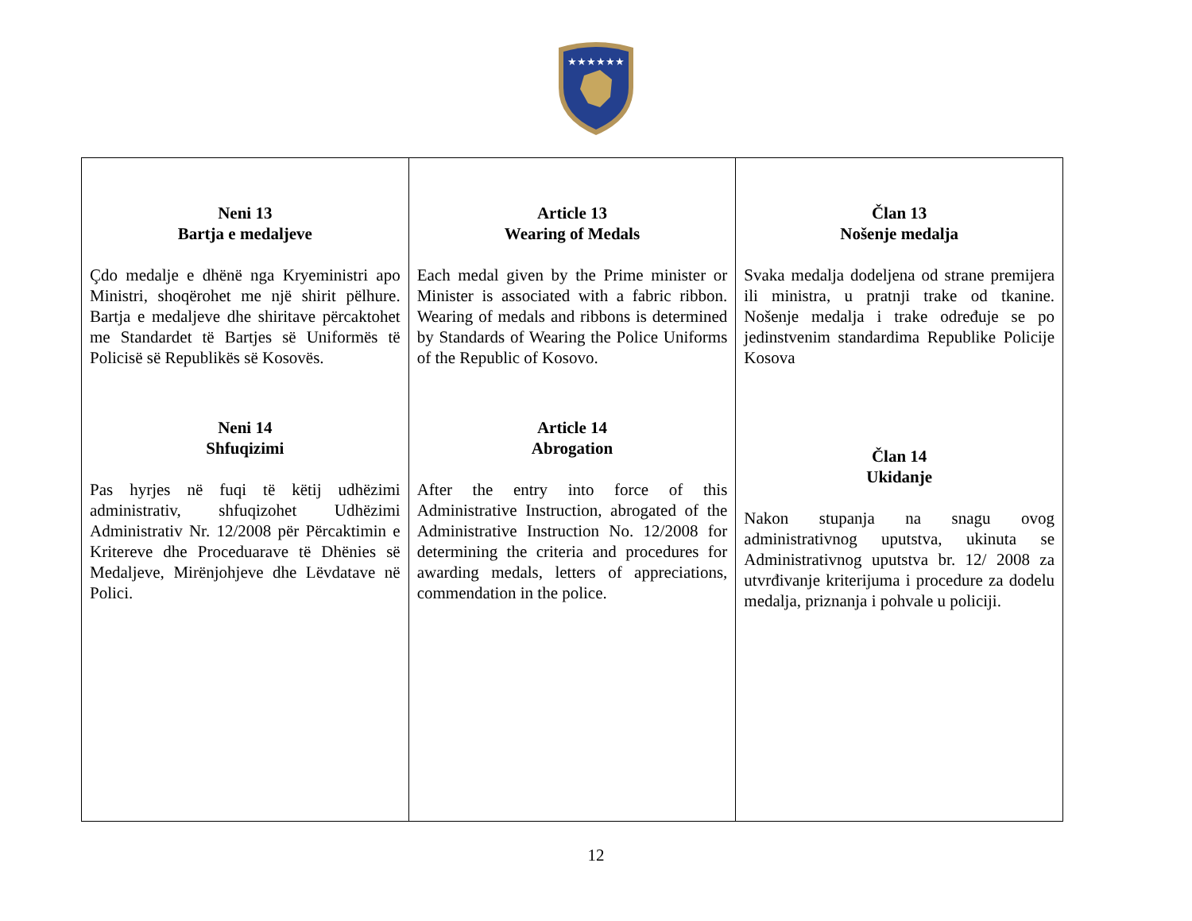★★★★★★
| Neni 13 Bartja e medaljeve Çdo medalje e dhënë nga Kryeministri apo Ministri, shoqërohet me një shirit pëlhure. Bartja e medaljeve dhe shiritave përcaktohet me Standardet të Bartjes së Uniformës të Policisë së Republikës së Kosovës. Neni 14 Shfuqizimi Pas hyrjes në fuqi të këtij udhëzimi administrativ, shfuqizohet Udhëzimi Administrativ Nr. 12/2008 për Përcaktimin e Kritereve dhe Proceduarave të Dhënies së Medaljeve, Mirënjohjeve dhe Lëvdatave në Polici. | Article 13 Wearing of Medals Each medal given by the Prime minister or Minister is associated with a fabric ribbon. Wearing of medals and ribbons is determined by Standards of Wearing the Police Uniforms of the Republic of Kosovo. Article 14 Abrogation After the entry into force of this Administrative Instruction, abrogated of the Administrative Instruction No. 12/2008 for determining the criteria and procedures for awarding medals, letters of appreciations, commendation in the police. | Član 13 Nošenje medalja Svaka medalja dodeljena od strane premijera ili ministra, u pratnji trake od tkanine. Nošenje medalja i trake određuje se po jedinstvenim standardima Republike Policije Kosova Član 14 Ukidanje Nakon stupanja na snagu ovog administrativnog uputstva, ukinuta se Administrativnog uputstva br. 12/ 2008 za utvrđivanje kriterijuma i procedure za dodelu medalja, priznanja i pohvale u policiji. |
12